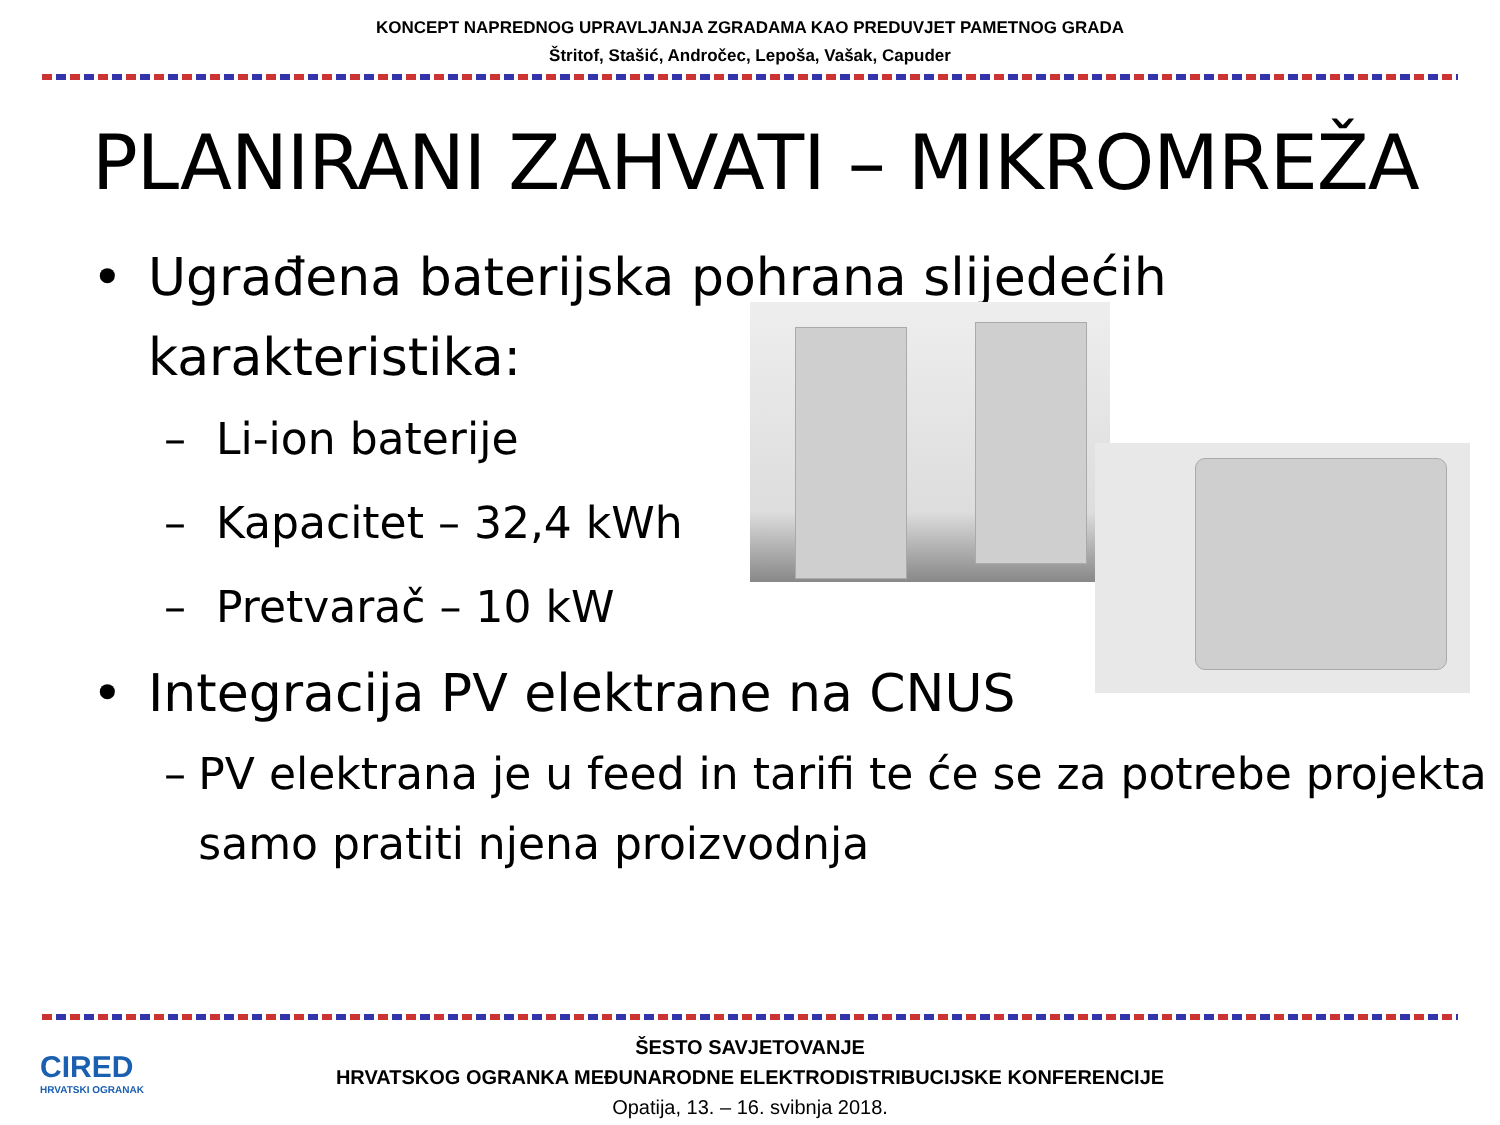KONCEPT NAPREDNOG UPRAVLJANJA ZGRADAMA KAO PREDUVJET PAMETNOG GRADA
Štritof, Stašić, Andročec, Lepoša, Vašak, Capuder
PLANIRANI ZAHVATI – MIKROMREŽA
• Ugrađena baterijska pohrana slijedećih
karakteristika:
– Li-ion baterije
– Kapacitet – 32,4 kWh
– Pretvarač – 10 kW
• Integracija PV elektrane na CNUS
– PV elektrana je u feed in tarifi te će se za potrebe projekta samo pratiti njena proizvodnja
ŠESTO SAVJETOVANJE
HRVATSKOG OGRANKA MEĐUNARODNE ELEKTRODISTRIBUCIJSKE KONFERENCIJE
Opatija, 13. – 16. svibnja 2018.
CIRED
HRVATSKI OGRANAK